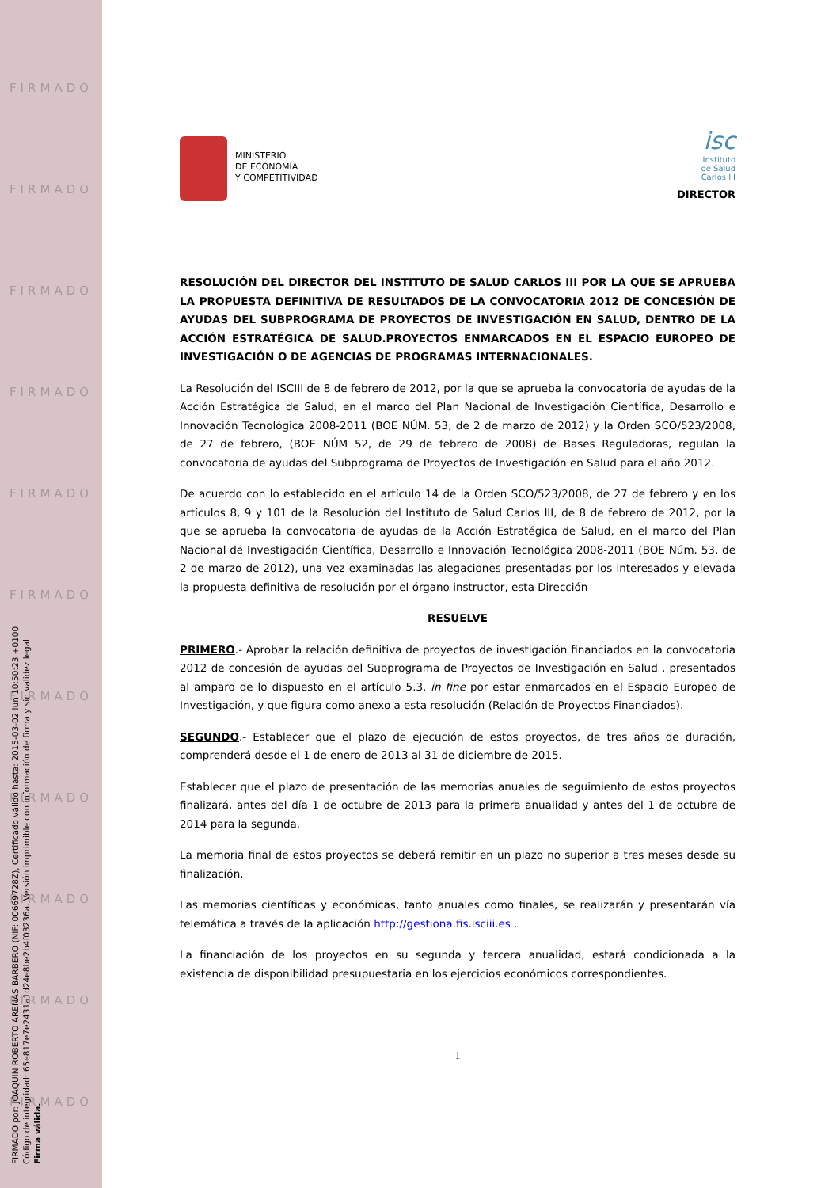FIRMADO
FIRMADO
FIRMADO
FIRMADO
FIRMADO
FIRMADO
FIRMADO
FIRMADO
FIRMADO
FIRMADO
FIRMADO
FIRMADO por: JOAQUIN ROBERTO ARENAS BARBERO (NIF: 00669728Z), Certificado válido hasta: 2015-03-02 lun 10:50:23 +0100
Código de integridad: 65e817e7e2431a1d24e8be2b4f03236a. Versión imprimible con información de firma y sin validez legal.
Firma válida.
MINISTERIO
DE ECONOMÍA
Y COMPETITIVIDAD
isc
Instituto
de Salud
Carlos III
DIRECTOR
RESOLUCIÓN DEL DIRECTOR DEL INSTITUTO DE SALUD CARLOS III POR LA QUE SE APRUEBA LA PROPUESTA DEFINITIVA DE RESULTADOS DE LA CONVOCATORIA 2012 DE CONCESIÓN DE AYUDAS DEL SUBPROGRAMA DE PROYECTOS DE INVESTIGACIÓN EN SALUD, DENTRO DE LA ACCIÓN ESTRATÉGICA DE SALUD.PROYECTOS ENMARCADOS EN EL ESPACIO EUROPEO DE INVESTIGACIÓN O DE AGENCIAS DE PROGRAMAS INTERNACIONALES.
La Resolución del ISCIII de 8 de febrero de 2012, por la que se aprueba la convocatoria de ayudas de la Acción Estratégica de Salud, en el marco del Plan Nacional de Investigación Científica, Desarrollo e Innovación Tecnológica 2008-2011 (BOE NÚM. 53, de 2 de marzo de 2012) y la Orden SCO/523/2008, de 27 de febrero, (BOE NÚM 52, de 29 de febrero de 2008) de Bases Reguladoras, regulan la convocatoria de ayudas del Subprograma de Proyectos de Investigación en Salud para el año 2012.
De acuerdo con lo establecido en el artículo 14 de la Orden SCO/523/2008, de 27 de febrero y en los artículos 8, 9 y 101 de la Resolución del Instituto de Salud Carlos III, de 8 de febrero de 2012, por la que se aprueba la convocatoria de ayudas de la Acción Estratégica de Salud, en el marco del Plan Nacional de Investigación Científica, Desarrollo e Innovación Tecnológica 2008-2011 (BOE Núm. 53, de 2 de marzo de 2012), una vez examinadas las alegaciones presentadas por los interesados y elevada la propuesta definitiva de resolución por el órgano instructor, esta Dirección
RESUELVE
PRIMERO.- Aprobar la relación definitiva de proyectos de investigación financiados en la convocatoria 2012 de concesión de ayudas del Subprograma de Proyectos de Investigación en Salud , presentados al amparo de lo dispuesto en el artículo 5.3. in fine por estar enmarcados en el Espacio Europeo de Investigación, y que figura como anexo a esta resolución (Relación de Proyectos Financiados).
SEGUNDO.- Establecer que el plazo de ejecución de estos proyectos, de tres años de duración, comprenderá desde el 1 de enero de 2013 al 31 de diciembre de 2015.
Establecer que el plazo de presentación de las memorias anuales de seguimiento de estos proyectos finalizará, antes del día 1 de octubre de 2013 para la primera anualidad y antes del 1 de octubre de 2014 para la segunda.
La memoria final de estos proyectos se deberá remitir en un plazo no superior a tres meses desde su finalización.
Las memorias científicas y económicas, tanto anuales como finales, se realizarán y presentarán vía telemática a través de la aplicación http://gestiona.fis.isciii.es .
La financiación de los proyectos en su segunda y tercera anualidad, estará condicionada a la existencia de disponibilidad presupuestaria en los ejercicios económicos correspondientes.
1